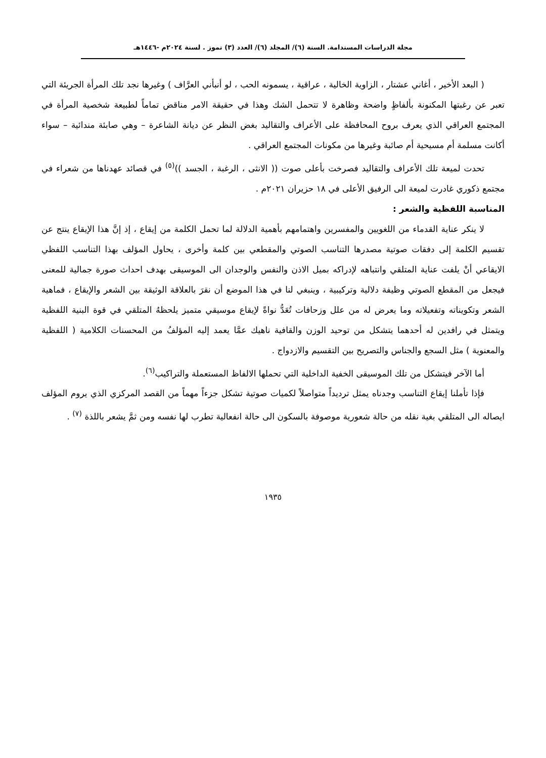مجلة الدراسات المستدامة. السنة (٦)/ المجلد (٦)/ العدد (٣) تموز . لسنة ٢٠٢٤م -١٤٤٦هـ
( البعد الأخير ، أغاني عشتار ، الزاوية الخالية ، عراقية ، يسمونه الحب ، لو أنبأني العرَّاف ) وغيرها نجد تلك المرأة الجريئة التي تعبر عن رغبتها المكنونة بألفاظٍ واضحة وظاهرة لا تتحمل الشك وهذا في حقيقة الامر مناقض تماماً لطبيعة شخصية المرأة في المجتمع العراقي الذي يعرف بروح المحافظة على الأعراف والتقاليد بغض النظر عن ديانة الشاعرة – وهي صابئة مندائية – سواء أكانت مسلمة أم مسيحية أم صائبة وغيرها من مكونات المجتمع العراقي .
تحدت لميعة تلك الأعراف والتقاليد فصرخت بأعلى صوت (( الانثى ، الرغبة ، الجسد ))<sup>(٥)</sup> في قصائد عهدناها من شعراء في مجتمع ذكوري غادرت لميعة الى الرفيق الأعلى في ١٨ حزيران ٢٠٢١م .
المناسبة اللفظية والشعر :
لا ينكر عناية القدماء من اللغويين والمفسرين واهتمامهم بأهمية الدلالة لما تحمل الكلمة من إيقاع ، إذ إنَّ هذا الإيقاع ينتج عن تقسيم الكلمة إلى دفقات صوتية مصدرها التناسب الصوتي والمقطعي بين كلمة وأخرى ، يحاول المؤلف بهذا التناسب اللفظي الايقاعي أنْ يلفت عناية المتلقي وانتباهه لإدراكه بميل الاذن والنفس والوجدان الى الموسيقى بهدف احداث صورة جمالية للمعنى فيجعل من المقطع الصوتي وظيفة دلالية وتركيبية ، وينبغي لنا في هذا الموضع أن نقرَ بالعلاقة الوثيقة بين الشعر والإيقاع ، فماهية الشعر وتكويناته وتفعيلاته وما يعرض له من علل وزحافات تُعَدُّ نواةً لإيقاع موسيقي متميز يلحظهُ المتلقي في قوة البنية اللفظية ويتمثل في رافدين له أحدهما يتشكل من توحيد الوزن والقافية ناهيك عمَّا يعمد إليه المؤلفُ من المحسنات الكلامية ( اللفظية والمعنوية ) مثل السجع والجناس والتصريح بين التقسيم والازدواج .
أما الآخر فيتشكل من تلك الموسيقى الخفية الداخلية التي تحملها الالفاظ المستعملة والتراكيب<sup>(٦)</sup>.
فإذا تأملنا إيقاع التناسب وجدناه يمثل ترديداً متواصلاً لكميات صوتية تشكل جزءاً مهماً من القصد المركزي الذي يروم المؤلف ايصاله الى المتلقي بغية نقله من حالة شعورية موصوفة بالسكون الى حالة انفعالية تطرب لها نفسه ومن ثمَّ يشعر باللذة <sup>(٧)</sup> .
١٩٣٥